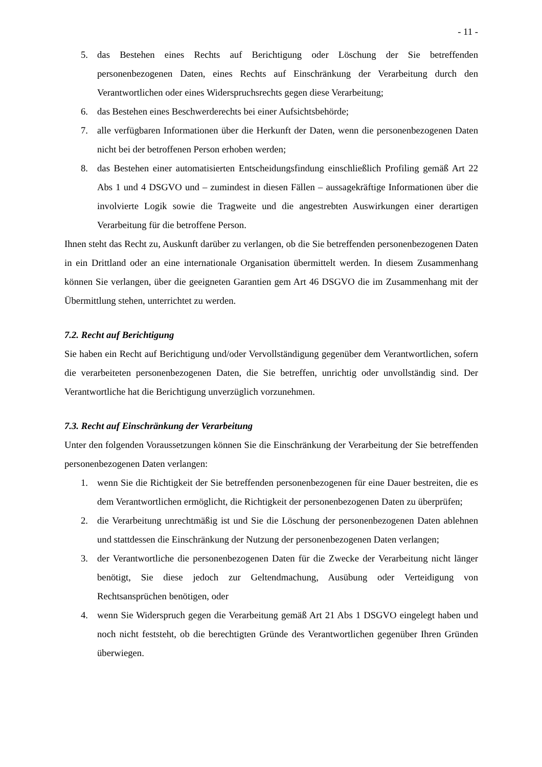- 11 -
5. das Bestehen eines Rechts auf Berichtigung oder Löschung der Sie betreffenden personenbezogenen Daten, eines Rechts auf Einschränkung der Verarbeitung durch den Verantwortlichen oder eines Widerspruchsrechts gegen diese Verarbeitung;
6. das Bestehen eines Beschwerderechts bei einer Aufsichtsbehörde;
7. alle verfügbaren Informationen über die Herkunft der Daten, wenn die personenbezogenen Daten nicht bei der betroffenen Person erhoben werden;
8. das Bestehen einer automatisierten Entscheidungsfindung einschließlich Profiling gemäß Art 22 Abs 1 und 4 DSGVO und – zumindest in diesen Fällen – aussagekräftige Informationen über die involvierte Logik sowie die Tragweite und die angestrebten Auswirkungen einer derartigen Verarbeitung für die betroffene Person.
Ihnen steht das Recht zu, Auskunft darüber zu verlangen, ob die Sie betreffenden personenbezogenen Daten in ein Drittland oder an eine internationale Organisation übermittelt werden. In diesem Zusammenhang können Sie verlangen, über die geeigneten Garantien gem Art 46 DSGVO die im Zusammenhang mit der Übermittlung stehen, unterrichtet zu werden.
7.2. Recht auf Berichtigung
Sie haben ein Recht auf Berichtigung und/oder Vervollständigung gegenüber dem Verantwortlichen, sofern die verarbeiteten personenbezogenen Daten, die Sie betreffen, unrichtig oder unvollständig sind. Der Verantwortliche hat die Berichtigung unverzüglich vorzunehmen.
7.3. Recht auf Einschränkung der Verarbeitung
Unter den folgenden Voraussetzungen können Sie die Einschränkung der Verarbeitung der Sie betreffenden personenbezogenen Daten verlangen:
1. wenn Sie die Richtigkeit der Sie betreffenden personenbezogenen für eine Dauer bestreiten, die es dem Verantwortlichen ermöglicht, die Richtigkeit der personenbezogenen Daten zu überprüfen;
2. die Verarbeitung unrechtmäßig ist und Sie die Löschung der personenbezogenen Daten ablehnen und stattdessen die Einschränkung der Nutzung der personenbezogenen Daten verlangen;
3. der Verantwortliche die personenbezogenen Daten für die Zwecke der Verarbeitung nicht länger benötigt, Sie diese jedoch zur Geltendmachung, Ausübung oder Verteidigung von Rechtsansprüchen benötigen, oder
4. wenn Sie Widerspruch gegen die Verarbeitung gemäß Art 21 Abs 1 DSGVO eingelegt haben und noch nicht feststeht, ob die berechtigten Gründe des Verantwortlichen gegenüber Ihren Gründen überwiegen.